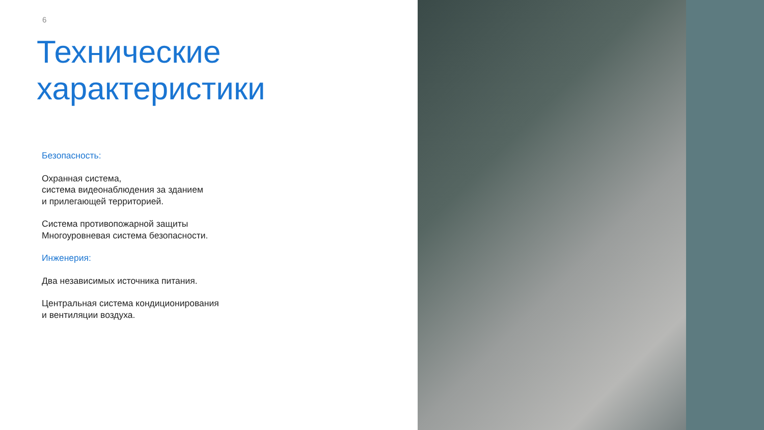6
Технические
характеристики
Безопасность:
Охранная система,
система видеонаблюдения за зданием
и прилегающей территорией.
Система противопожарной защиты
Многоуровневая система безопасности.
Инженерия:
Два независимых источника питания.
Центральная система кондиционирования
и вентиляции воздуха.